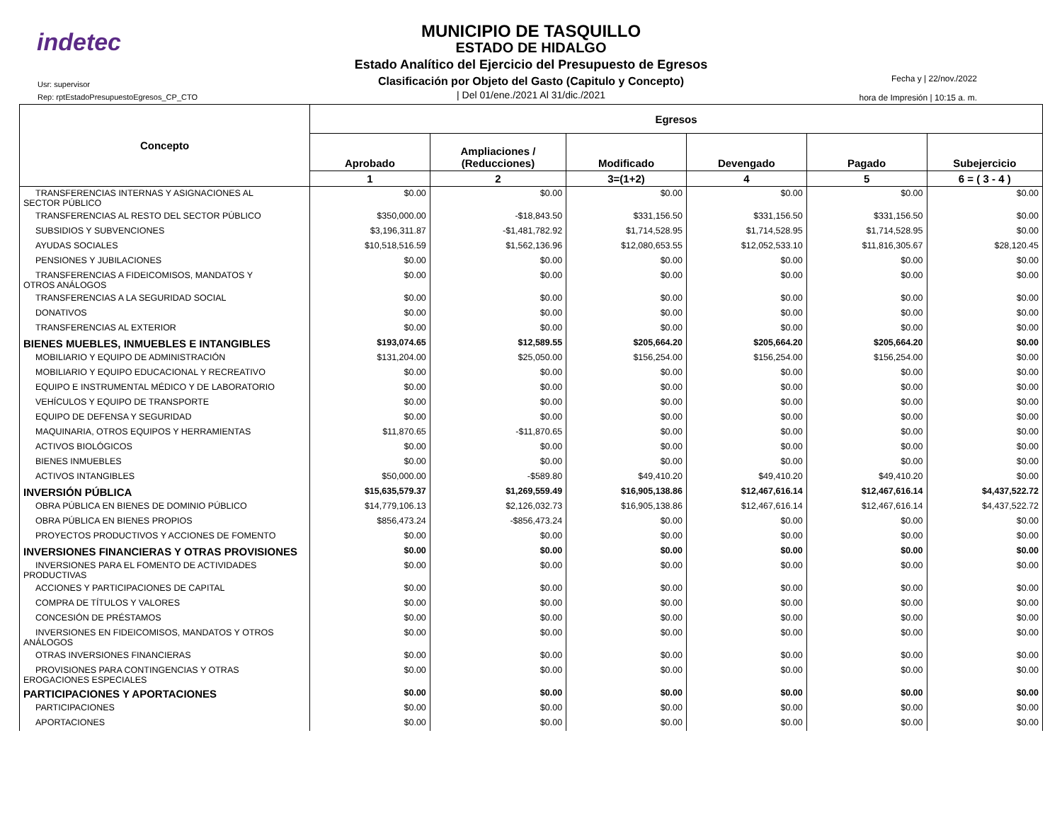indetec
Usr: supervisor
Rep: rptEstadoPresupuestoEgresos_CP_CTO
MUNICIPIO DE TASQUILLO
ESTADO DE HIDALGO
Estado Analítico del Ejercicio del Presupuesto de Egresos
Clasificación por Objeto del Gasto (Capitulo y Concepto)
| Del 01/ene./2021 Al 31/dic./2021
Fecha y | 22/nov./2022
hora de Impresión | 10:15 a. m.
| Concepto | Egresos | | | | | |
| --- | --- | --- | --- | --- | --- | --- |
| | Aprobado | Ampliaciones / (Reducciones) | Modificado | Devengado | Pagado | Subejercicio |
| | 1 | 2 | 3=(1+2) | 4 | 5 | 6 = ( 3 - 4 ) |
| TRANSFERENCIAS INTERNAS Y ASIGNACIONES AL SECTOR PÚBLICO | $0.00 | $0.00 | $0.00 | $0.00 | $0.00 | $0.00 |
| TRANSFERENCIAS AL RESTO DEL SECTOR PÚBLICO | $350,000.00 | -$18,843.50 | $331,156.50 | $331,156.50 | $331,156.50 | $0.00 |
| SUBSIDIOS Y SUBVENCIONES | $3,196,311.87 | -$1,481,782.92 | $1,714,528.95 | $1,714,528.95 | $1,714,528.95 | $0.00 |
| AYUDAS SOCIALES | $10,518,516.59 | $1,562,136.96 | $12,080,653.55 | $12,052,533.10 | $11,816,305.67 | $28,120.45 |
| PENSIONES Y JUBILACIONES | $0.00 | $0.00 | $0.00 | $0.00 | $0.00 | $0.00 |
| TRANSFERENCIAS A FIDEICOMISOS, MANDATOS Y OTROS ANÁLOGOS | $0.00 | $0.00 | $0.00 | $0.00 | $0.00 | $0.00 |
| TRANSFERENCIAS A LA SEGURIDAD SOCIAL | $0.00 | $0.00 | $0.00 | $0.00 | $0.00 | $0.00 |
| DONATIVOS | $0.00 | $0.00 | $0.00 | $0.00 | $0.00 | $0.00 |
| TRANSFERENCIAS AL EXTERIOR | $0.00 | $0.00 | $0.00 | $0.00 | $0.00 | $0.00 |
| BIENES MUEBLES, INMUEBLES E INTANGIBLES | $193,074.65 | $12,589.55 | $205,664.20 | $205,664.20 | $205,664.20 | $0.00 |
| MOBILIARIO Y EQUIPO DE ADMINISTRACIÓN | $131,204.00 | $25,050.00 | $156,254.00 | $156,254.00 | $156,254.00 | $0.00 |
| MOBILIARIO Y EQUIPO EDUCACIONAL Y RECREATIVO | $0.00 | $0.00 | $0.00 | $0.00 | $0.00 | $0.00 |
| EQUIPO E INSTRUMENTAL MÉDICO Y DE LABORATORIO | $0.00 | $0.00 | $0.00 | $0.00 | $0.00 | $0.00 |
| VEHÍCULOS Y EQUIPO DE TRANSPORTE | $0.00 | $0.00 | $0.00 | $0.00 | $0.00 | $0.00 |
| EQUIPO DE DEFENSA Y SEGURIDAD | $0.00 | $0.00 | $0.00 | $0.00 | $0.00 | $0.00 |
| MAQUINARIA, OTROS EQUIPOS Y HERRAMIENTAS | $11,870.65 | -$11,870.65 | $0.00 | $0.00 | $0.00 | $0.00 |
| ACTIVOS BIOLÓGICOS | $0.00 | $0.00 | $0.00 | $0.00 | $0.00 | $0.00 |
| BIENES INMUEBLES | $0.00 | $0.00 | $0.00 | $0.00 | $0.00 | $0.00 |
| ACTIVOS INTANGIBLES | $50,000.00 | -$589.80 | $49,410.20 | $49,410.20 | $49,410.20 | $0.00 |
| INVERSIÓN PÚBLICA | $15,635,579.37 | $1,269,559.49 | $16,905,138.86 | $12,467,616.14 | $12,467,616.14 | $4,437,522.72 |
| OBRA PÚBLICA EN BIENES DE DOMINIO PÚBLICO | $14,779,106.13 | $2,126,032.73 | $16,905,138.86 | $12,467,616.14 | $12,467,616.14 | $4,437,522.72 |
| OBRA PÚBLICA EN BIENES PROPIOS | $856,473.24 | -$856,473.24 | $0.00 | $0.00 | $0.00 | $0.00 |
| PROYECTOS PRODUCTIVOS Y ACCIONES DE FOMENTO | $0.00 | $0.00 | $0.00 | $0.00 | $0.00 | $0.00 |
| INVERSIONES FINANCIERAS Y OTRAS PROVISIONES | $0.00 | $0.00 | $0.00 | $0.00 | $0.00 | $0.00 |
| INVERSIONES PARA EL FOMENTO DE ACTIVIDADES PRODUCTIVAS | $0.00 | $0.00 | $0.00 | $0.00 | $0.00 | $0.00 |
| ACCIONES Y PARTICIPACIONES DE CAPITAL | $0.00 | $0.00 | $0.00 | $0.00 | $0.00 | $0.00 |
| COMPRA DE TÍTULOS Y VALORES | $0.00 | $0.00 | $0.00 | $0.00 | $0.00 | $0.00 |
| CONCESIÓN DE PRÉSTAMOS | $0.00 | $0.00 | $0.00 | $0.00 | $0.00 | $0.00 |
| INVERSIONES EN FIDEICOMISOS, MANDATOS Y OTROS ANÁLOGOS | $0.00 | $0.00 | $0.00 | $0.00 | $0.00 | $0.00 |
| OTRAS INVERSIONES FINANCIERAS | $0.00 | $0.00 | $0.00 | $0.00 | $0.00 | $0.00 |
| PROVISIONES PARA CONTINGENCIAS Y OTRAS EROGACIONES ESPECIALES | $0.00 | $0.00 | $0.00 | $0.00 | $0.00 | $0.00 |
| PARTICIPACIONES Y APORTACIONES | $0.00 | $0.00 | $0.00 | $0.00 | $0.00 | $0.00 |
| PARTICIPACIONES | $0.00 | $0.00 | $0.00 | $0.00 | $0.00 | $0.00 |
| APORTACIONES | $0.00 | $0.00 | $0.00 | $0.00 | $0.00 | $0.00 |